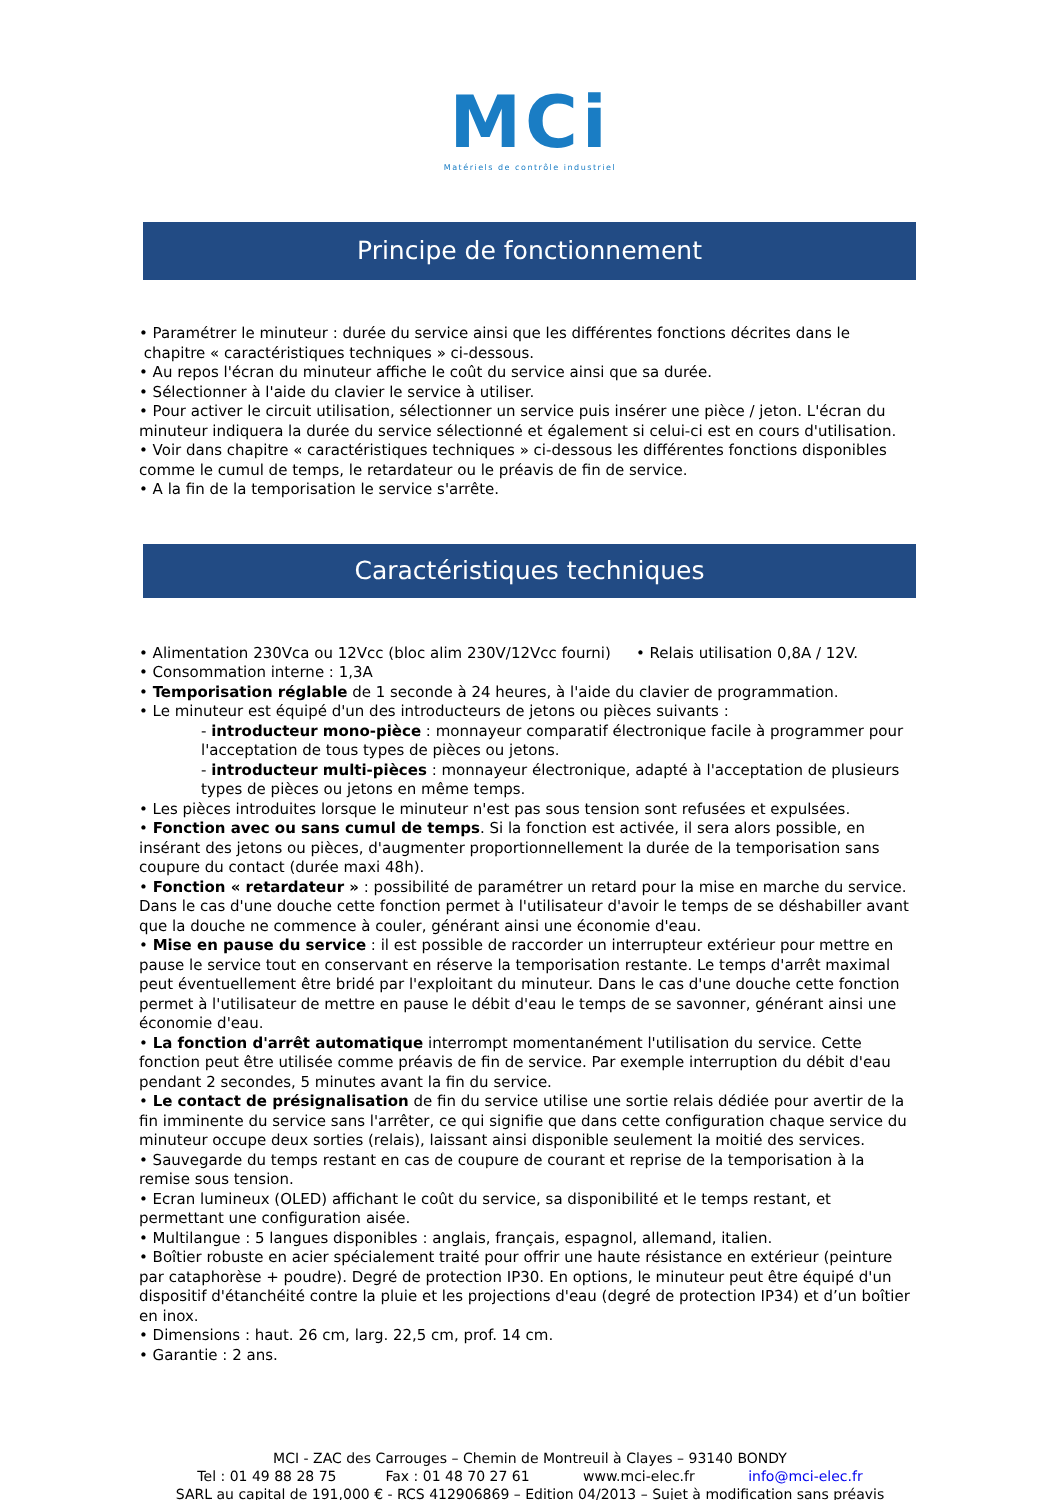MCi
Matériels de contrôle industriel
Principe de fonctionnement
• Paramétrer le minuteur : durée du service ainsi que les différentes fonctions décrites dans le
chapitre « caractéristiques techniques » ci-dessous.
• Au repos l'écran du minuteur affiche le coût du service ainsi que sa durée.
• Sélectionner à l'aide du clavier le service à utiliser.
• Pour activer le circuit utilisation, sélectionner un service puis insérer une pièce / jeton. L'écran du minuteur indiquera la durée du service sélectionné et également si celui-ci est en cours d'utilisation.
• Voir dans chapitre « caractéristiques techniques » ci-dessous les différentes fonctions disponibles comme le cumul de temps, le retardateur ou le préavis de fin de service.
• A la fin de la temporisation le service s'arrête.
Caractéristiques techniques
• Alimentation 230Vca ou 12Vcc (bloc alim 230V/12Vcc fourni) • Relais utilisation 0,8A / 12V.
• Consommation interne : 1,3A
• Temporisation réglable de 1 seconde à 24 heures, à l'aide du clavier de programmation.
• Le minuteur est équipé d'un des introducteurs de jetons ou pièces suivants :
- introducteur mono-pièce : monnayeur comparatif électronique facile à programmer pour l'acceptation de tous types de pièces ou jetons.
- introducteur multi-pièces : monnayeur électronique, adapté à l'acceptation de plusieurs types de pièces ou jetons en même temps.
• Les pièces introduites lorsque le minuteur n'est pas sous tension sont refusées et expulsées.
• Fonction avec ou sans cumul de temps. Si la fonction est activée, il sera alors possible, en insérant des jetons ou pièces, d'augmenter proportionnellement la durée de la temporisation sans coupure du contact (durée maxi 48h).
• Fonction « retardateur » : possibilité de paramétrer un retard pour la mise en marche du service. Dans le cas d'une douche cette fonction permet à l'utilisateur d'avoir le temps de se déshabiller avant que la douche ne commence à couler, générant ainsi une économie d'eau.
• Mise en pause du service : il est possible de raccorder un interrupteur extérieur pour mettre en pause le service tout en conservant en réserve la temporisation restante. Le temps d'arrêt maximal peut éventuellement être bridé par l'exploitant du minuteur. Dans le cas d'une douche cette fonction permet à l'utilisateur de mettre en pause le débit d'eau le temps de se savonner, générant ainsi une économie d'eau.
• La fonction d'arrêt automatique interrompt momentanément l'utilisation du service. Cette fonction peut être utilisée comme préavis de fin de service. Par exemple interruption du débit d'eau pendant 2 secondes, 5 minutes avant la fin du service.
• Le contact de présignalisation de fin du service utilise une sortie relais dédiée pour avertir de la fin imminente du service sans l'arrêter, ce qui signifie que dans cette configuration chaque service du minuteur occupe deux sorties (relais), laissant ainsi disponible seulement la moitié des services.
• Sauvegarde du temps restant en cas de coupure de courant et reprise de la temporisation à la remise sous tension.
• Ecran lumineux (OLED) affichant le coût du service, sa disponibilité et le temps restant, et permettant une configuration aisée.
• Multilangue : 5 langues disponibles : anglais, français, espagnol, allemand, italien.
• Boîtier robuste en acier spécialement traité pour offrir une haute résistance en extérieur (peinture par cataphorèse + poudre). Degré de protection IP30. En options, le minuteur peut être équipé d'un dispositif d'étanchéité contre la pluie et les projections d'eau (degré de protection IP34) et d’un boîtier en inox.
• Dimensions : haut. 26 cm, larg. 22,5 cm, prof. 14 cm.
• Garantie : 2 ans.
MCI - ZAC des Carrouges – Chemin de Montreuil à Clayes – 93140 BONDY
Tel : 01 49 88 28 75 Fax : 01 48 70 27 61 www.mci-elec.fr info@mci-elec.fr
SARL au capital de 191,000 € - RCS 412906869 – Edition 04/2013 – Sujet à modification sans préavis